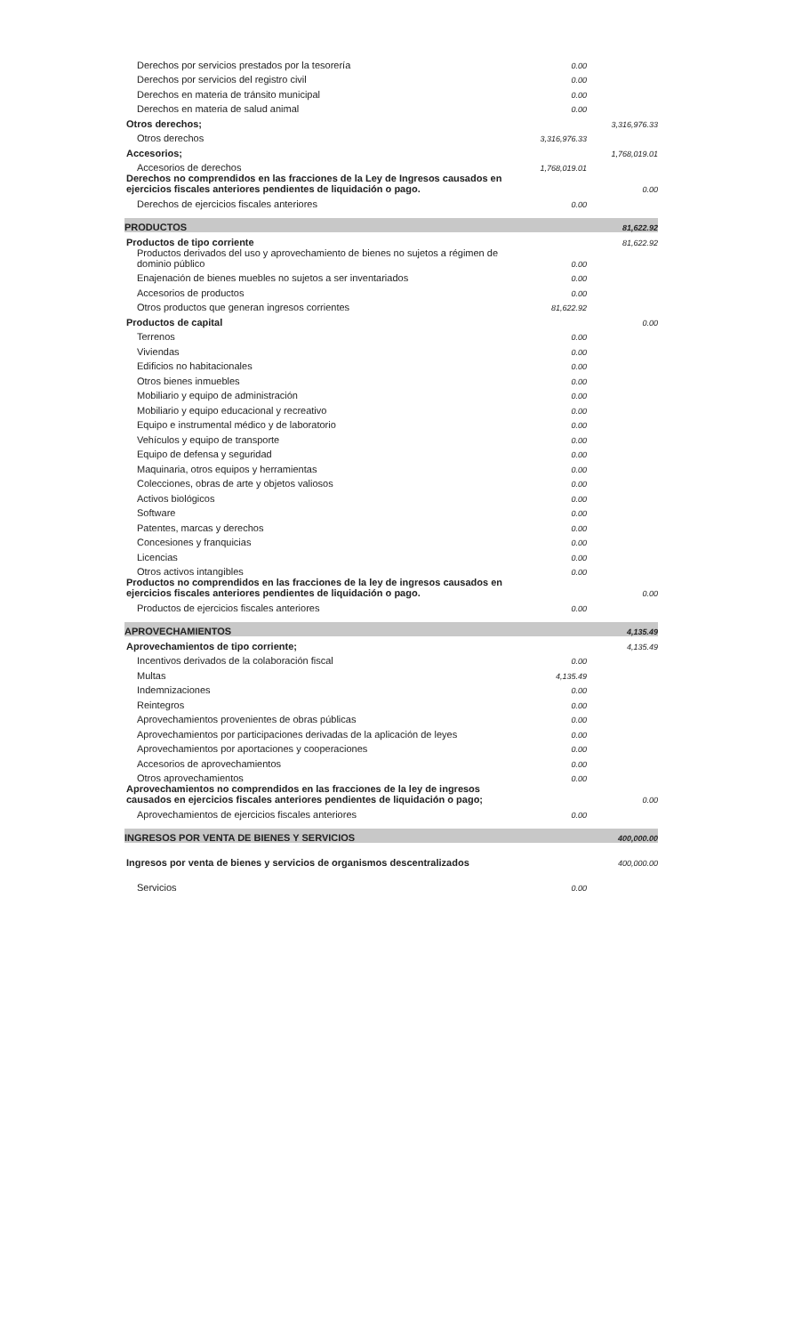| Derechos por servicios prestados por la tesorería | 0.00 | |
| Derechos por servicios del registro civil | 0.00 | |
| Derechos en materia de tránsito municipal | 0.00 | |
| Derechos en materia de salud animal | 0.00 | |
| Otros derechos; | | 3,316,976.33 |
| Otros derechos | 3,316,976.33 | |
| Accesorios; | | 1,768,019.01 |
| Accesorios de derechos | 1,768,019.01 | |
| Derechos no comprendidos en las fracciones de la Ley de Ingresos causados en ejercicios fiscales anteriores pendientes de liquidación o pago. | | 0.00 |
| Derechos de ejercicios fiscales anteriores | 0.00 | |
| PRODUCTOS | | 81,622.92 |
| Productos de tipo corriente | | 81,622.92 |
| Productos derivados del uso y aprovechamiento de bienes no sujetos a régimen de dominio público | 0.00 | |
| Enajenación de bienes muebles no sujetos a ser inventariados | 0.00 | |
| Accesorios de productos | 0.00 | |
| Otros productos que generan ingresos corrientes | 81,622.92 | |
| Productos de capital | | 0.00 |
| Terrenos | 0.00 | |
| Viviendas | 0.00 | |
| Edificios no habitacionales | 0.00 | |
| Otros bienes inmuebles | 0.00 | |
| Mobiliario y equipo de administración | 0.00 | |
| Mobiliario y equipo educacional y recreativo | 0.00 | |
| Equipo e instrumental médico y de laboratorio | 0.00 | |
| Vehículos y equipo de transporte | 0.00 | |
| Equipo de defensa y seguridad | 0.00 | |
| Maquinaria, otros equipos y herramientas | 0.00 | |
| Colecciones, obras de arte y objetos valiosos | 0.00 | |
| Activos biológicos | 0.00 | |
| Software | 0.00 | |
| Patentes, marcas y derechos | 0.00 | |
| Concesiones y franquicias | 0.00 | |
| Licencias | 0.00 | |
| Otros activos intangibles | 0.00 | |
| Productos no comprendidos en las fracciones de la ley de ingresos causados en ejercicios fiscales anteriores pendientes de liquidación o pago. | | 0.00 |
| Productos de ejercicios fiscales anteriores | 0.00 | |
| APROVECHAMIENTOS | | 4,135.49 |
| Aprovechamientos de tipo corriente; | | 4,135.49 |
| Incentivos derivados de la colaboración fiscal | 0.00 | |
| Multas | 4,135.49 | |
| Indemnizaciones | 0.00 | |
| Reintegros | 0.00 | |
| Aprovechamientos provenientes de obras públicas | 0.00 | |
| Aprovechamientos por participaciones derivadas de la aplicación de leyes | 0.00 | |
| Aprovechamientos por aportaciones y cooperaciones | 0.00 | |
| Accesorios de aprovechamientos | 0.00 | |
| Otros aprovechamientos | 0.00 | |
| Aprovechamientos no comprendidos en las fracciones de la ley de ingresos causados en ejercicios fiscales anteriores pendientes de liquidación o pago; | | 0.00 |
| Aprovechamientos de ejercicios fiscales anteriores | 0.00 | |
| INGRESOS POR VENTA DE BIENES Y SERVICIOS | | 400,000.00 |
| Ingresos por venta de bienes y servicios de organismos descentralizados | | 400,000.00 |
| Servicios | 0.00 | |